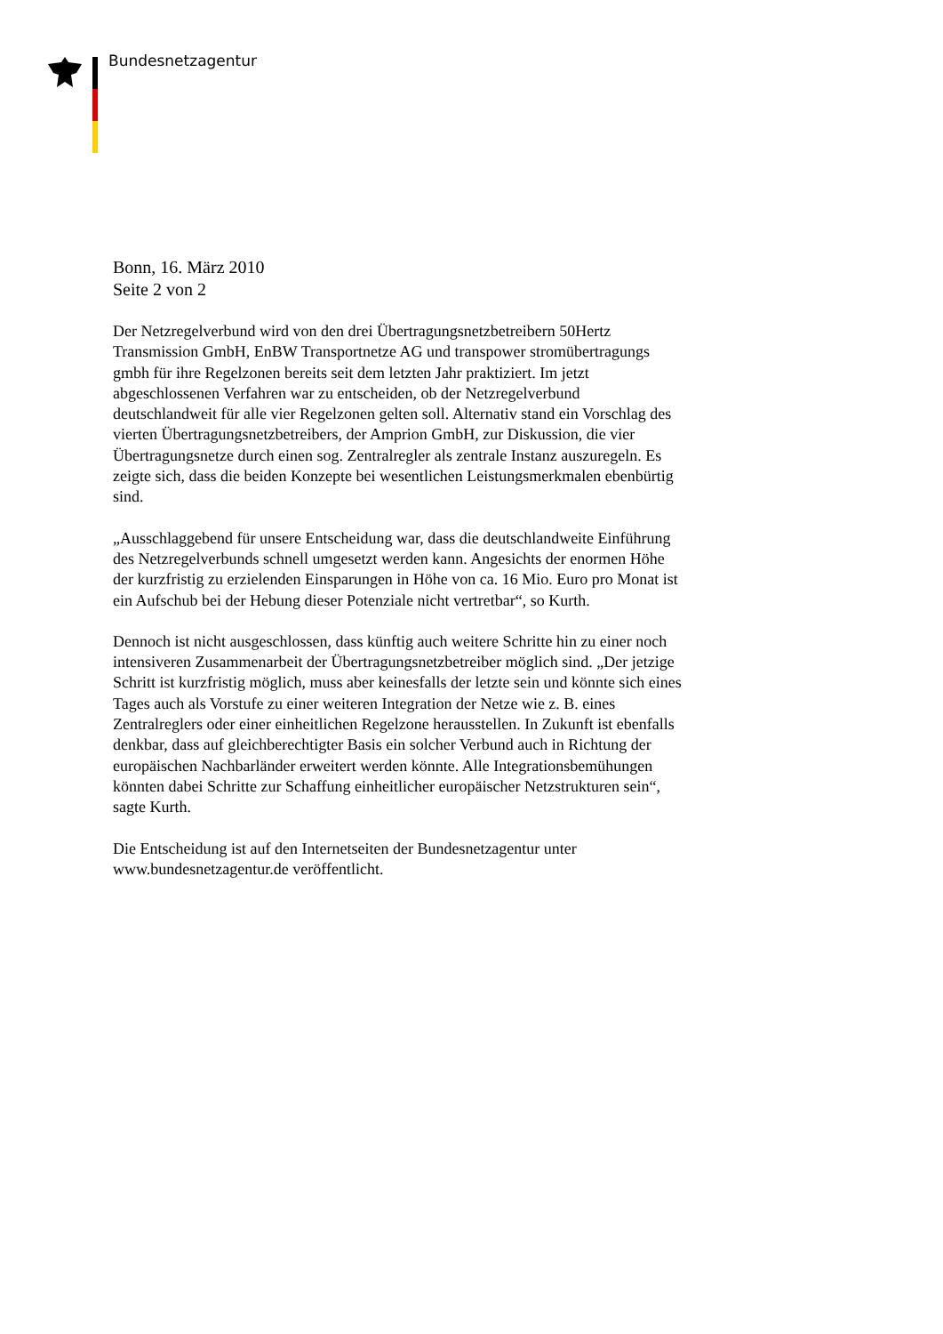Bundesnetzagentur
Bonn, 16. März 2010
Seite 2 von 2
Der Netzregelverbund wird von den drei Übertragungsnetzbetreibern 50Hertz Transmission GmbH, EnBW Transportnetze AG und transpower stromübertragungs gmbh für ihre Regelzonen bereits seit dem letzten Jahr praktiziert. Im jetzt abgeschlossenen Verfahren war zu entscheiden, ob der Netzregelverbund deutschlandweit für alle vier Regelzonen gelten soll. Alternativ stand ein Vorschlag des vierten Übertragungsnetzbetreibers, der Amprion GmbH, zur Diskussion, die vier Übertragungsnetze durch einen sog. Zentralregler als zentrale Instanz auszuregeln. Es zeigte sich, dass die beiden Konzepte bei wesentlichen Leistungsmerkmalen ebenbürtig sind.
„Ausschlaggebend für unsere Entscheidung war, dass die deutschlandweite Einführung des Netzregelverbunds schnell umgesetzt werden kann. Angesichts der enormen Höhe der kurzfristig zu erzielenden Einsparungen in Höhe von ca. 16 Mio. Euro pro Monat ist ein Aufschub bei der Hebung dieser Potenziale nicht vertretbar“, so Kurth.
Dennoch ist nicht ausgeschlossen, dass künftig auch weitere Schritte hin zu einer noch intensiveren Zusammenarbeit der Übertragungsnetzbetreiber möglich sind. „Der jetzige Schritt ist kurzfristig möglich, muss aber keinesfalls der letzte sein und könnte sich eines Tages auch als Vorstufe zu einer weiteren Integration der Netze wie z. B. eines Zentralreglers oder einer einheitlichen Regelzone herausstellen. In Zukunft ist ebenfalls denkbar, dass auf gleichberechtigter Basis ein solcher Verbund auch in Richtung der europäischen Nachbarländer erweitert werden könnte. Alle Integrationsbemühungen könnten dabei Schritte zur Schaffung einheitlicher europäischer Netzstrukturen sein“, sagte Kurth.
Die Entscheidung ist auf den Internetseiten der Bundesnetzagentur unter www.bundesnetzagentur.de veröffentlicht.